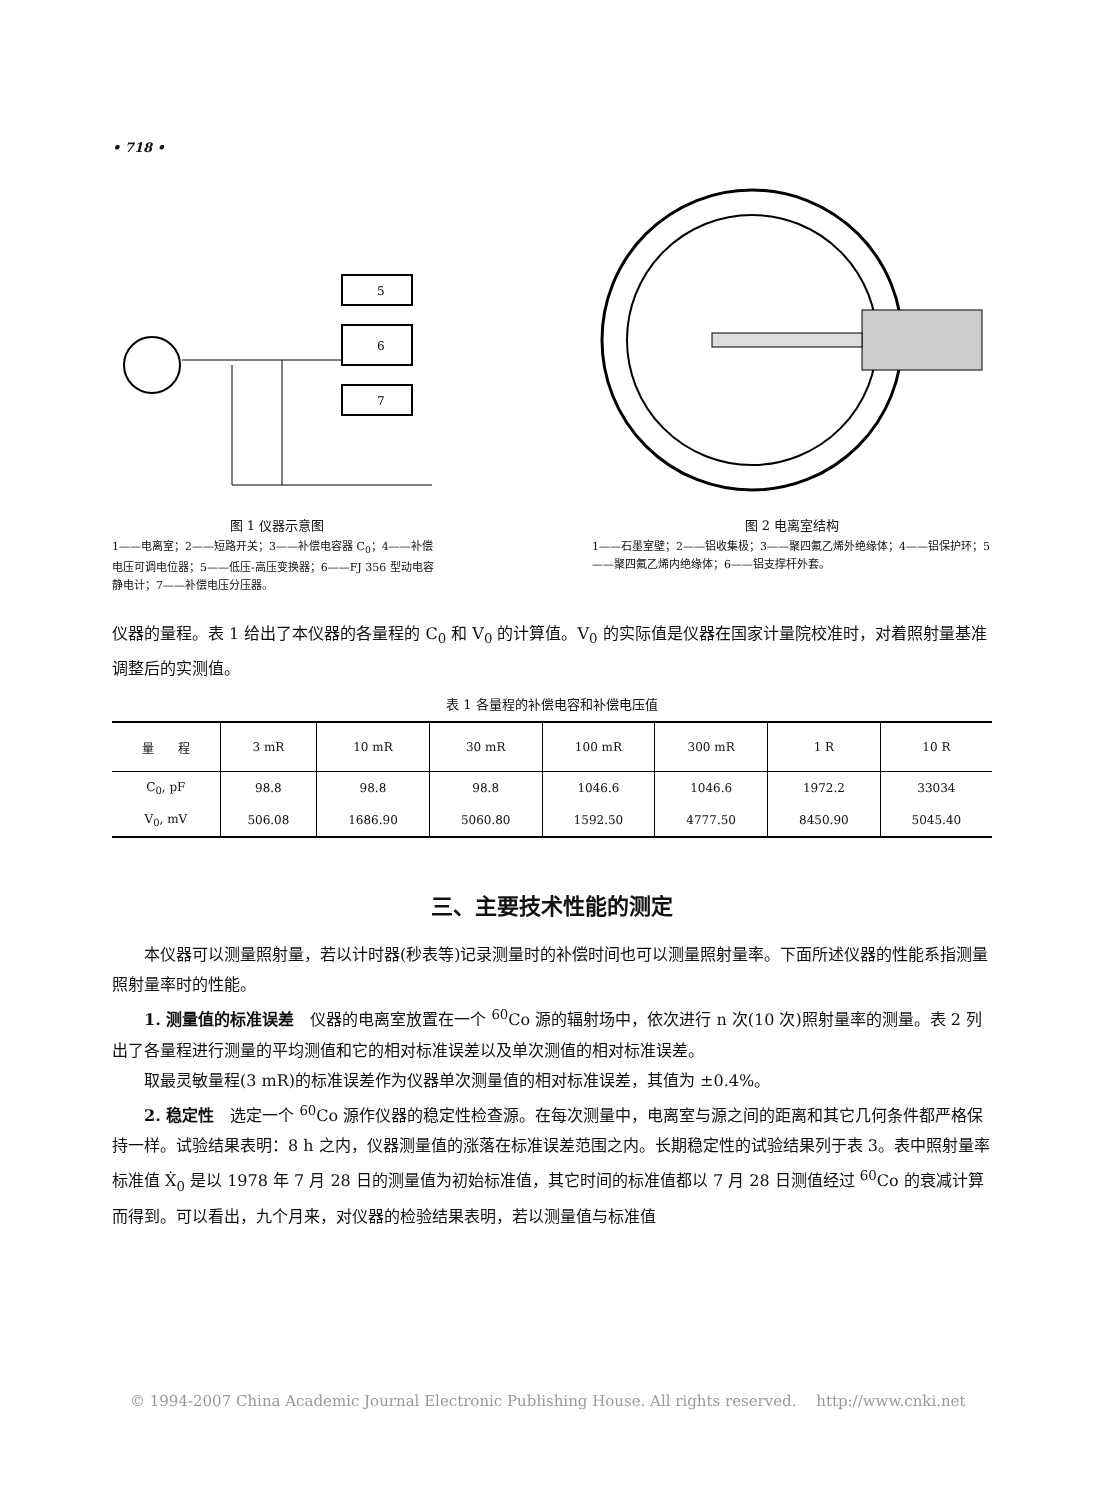• 718 •
5
6
7
图 1 仪器示意图
1——电离室；2——短路开关；3——补偿电容器 C<sub>0</sub>；4——补偿电压可调电位器；5——低压-高压变换器；6——FJ 356 型动电容静电计；7——补偿电压分压器。
图 2 电离室结构
1——石墨室壁；2——铝收集极；3——聚四氟乙烯外绝缘体；4——铝保护环；5——聚四氟乙烯内绝缘体；6——铝支撑杆外套。
仪器的量程。表 1 给出了本仪器的各量程的 C<sub>0</sub> 和 V<sub>0</sub> 的计算值。V<sub>0</sub> 的实际值是仪器在国家计量院校准时，对着照射量基准调整后的实测值。
表 1 各量程的补偿电容和补偿电压值
| 量 程 | 3 mR | 10 mR | 30 mR | 100 mR | 300 mR | 1 R | 10 R |
| --- | --- | --- | --- | --- | --- | --- | --- |
| C<sub>0</sub>, pF | 98.8 | 98.8 | 98.8 | 1046.6 | 1046.6 | 1972.2 | 33034 |
| V<sub>0</sub>, mV | 506.08 | 1686.90 | 5060.80 | 1592.50 | 4777.50 | 8450.90 | 5045.40 |
三、主要技术性能的测定
本仪器可以测量照射量，若以计时器(秒表等)记录测量时的补偿时间也可以测量照射量率。下面所述仪器的性能系指测量照射量率时的性能。
1. 测量值的标准误差　仪器的电离室放置在一个 <sup>60</sup>Co 源的辐射场中，依次进行 n 次(10 次)照射量率的测量。表 2 列出了各量程进行测量的平均测值和它的相对标准误差以及单次测值的相对标准误差。
取最灵敏量程(3 mR)的标准误差作为仪器单次测量值的相对标准误差，其值为 ±0.4%。
2. 稳定性　选定一个 <sup>60</sup>Co 源作仪器的稳定性检查源。在每次测量中，电离室与源之间的距离和其它几何条件都严格保持一样。试验结果表明：8 h 之内，仪器测量值的涨落在标准误差范围之内。长期稳定性的试验结果列于表 3。表中照射量率标准值 Ẋ<sub>0</sub> 是以 1978 年 7 月 28 日的测量值为初始标准值，其它时间的标准值都以 7 月 28 日测值经过 <sup>60</sup>Co 的衰减计算而得到。可以看出，九个月来，对仪器的检验结果表明，若以测量值与标准值
© 1994-2007 China Academic Journal Electronic Publishing House. All rights reserved.　 http://www.cnki.net